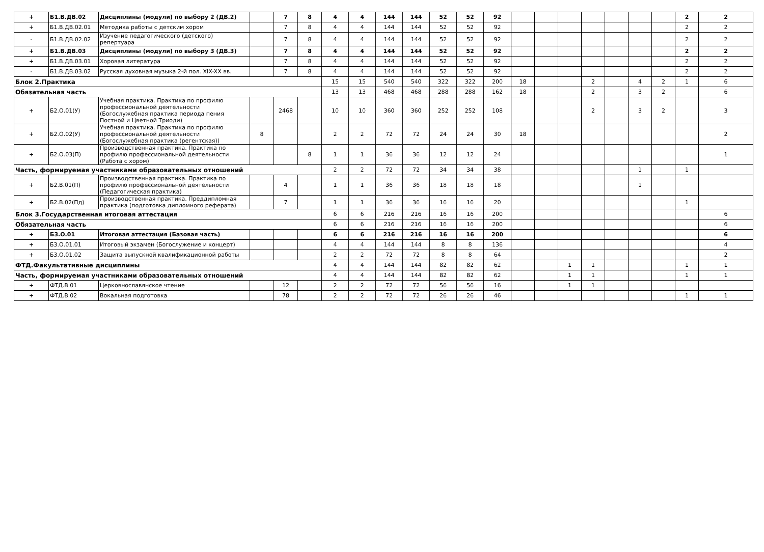| + | Б1.В.ДВ.02 | Дисциплины (модули) по выбору 2 (ДВ.2) | | 7 | 8 | 4 | 4 | 144 | 144 | 52 | 52 | 92 | | | | | | | | 2 | 2 |
| + | Б1.В.ДВ.02.01 | Методика работы с детским хором | | 7 | 8 | 4 | 4 | 144 | 144 | 52 | 52 | 92 | | | | | | | | 2 | 2 |
| - | Б1.В.ДВ.02.02 | Изучение педагогического (детского) репертуара | | 7 | 8 | 4 | 4 | 144 | 144 | 52 | 52 | 92 | | | | | | | | 2 | 2 |
| + | Б1.В.ДВ.03 | Дисциплины (модули) по выбору 3 (ДВ.3) | | 7 | 8 | 4 | 4 | 144 | 144 | 52 | 52 | 92 | | | | | | | | 2 | 2 |
| + | Б1.В.ДВ.03.01 | Хоровая литература | | 7 | 8 | 4 | 4 | 144 | 144 | 52 | 52 | 92 | | | | | | | | 2 | 2 |
| - | Б1.В.ДВ.03.02 | Русская духовная музыка 2-й пол. XIX-XX вв. | | 7 | 8 | 4 | 4 | 144 | 144 | 52 | 52 | 92 | | | | | | | | 2 | 2 |
| Блок 2.Практика | | | | | | 15 | 15 | 540 | 540 | 322 | 322 | 200 | 18 | | | 2 | | 4 | 2 | 1 | 6 |
| Обязательная часть | | | | | | 13 | 13 | 468 | 468 | 288 | 288 | 162 | 18 | | | 2 | | 3 | 2 | | 6 |
| + | Б2.О.01(У) | Учебная практика. Практика по профилю профессиональной деятельности (Богослужебная практика периода пения Постной и Цветной Триоди) | | 2468 | | 10 | 10 | 360 | 360 | 252 | 252 | 108 | | | | 2 | | 3 | 2 | | 3 |
| + | Б2.О.02(У) | Учебная практика. Практика по профилю профессиональной деятельности (Богослужебная практика (регентская)) | 8 | | | 2 | 2 | 72 | 72 | 24 | 24 | 30 | 18 | | | | | | | | 2 |
| + | Б2.О.03(П) | Производственная практика. Практика по профилю профессиональной деятельности (Работа с хором) | | | 8 | 1 | 1 | 36 | 36 | 12 | 12 | 24 | | | | | | | | | 1 |
| Часть, формируемая участниками образовательных отношений | | | | | | 2 | 2 | 72 | 72 | 34 | 34 | 38 | | | | | | 1 | | 1 | |
| + | Б2.В.01(П) | Производственная практика. Практика по профилю профессиональной деятельности (Педагогическая практика) | | 4 | | 1 | 1 | 36 | 36 | 18 | 18 | 18 | | | | | | 1 | | | |
| + | Б2.В.02(Пд) | Производственная практика. Преддипломная практика (подготовка дипломного реферата) | | 7 | | 1 | 1 | 36 | 36 | 16 | 16 | 20 | | | | | | | | 1 | |
| Блок 3.Государственная итоговая аттестация | | | | | | 6 | 6 | 216 | 216 | 16 | 16 | 200 | | | | | | | | | 6 |
| Обязательная часть | | | | | | 6 | 6 | 216 | 216 | 16 | 16 | 200 | | | | | | | | | 6 |
| + | Б3.О.01 | Итоговая аттестация (Базовая часть) | | | | 6 | 6 | 216 | 216 | 16 | 16 | 200 | | | | | | | | | 6 |
| + | Б3.О.01.01 | Итоговый экзамен (Богослужение и концерт) | | | | 4 | 4 | 144 | 144 | 8 | 8 | 136 | | | | | | | | | 4 |
| + | Б3.О.01.02 | Защита выпускной квалификационной работы | | | | 2 | 2 | 72 | 72 | 8 | 8 | 64 | | | | | | | | | 2 |
| ФТД.Факультативные дисциплины | | | | | | 4 | 4 | 144 | 144 | 82 | 82 | 62 | | | 1 | 1 | | | | 1 | 1 |
| Часть, формируемая участниками образовательных отношений | | | | | | 4 | 4 | 144 | 144 | 82 | 82 | 62 | | | 1 | 1 | | | | 1 | 1 |
| + | ФТД.В.01 | Церковнославянское чтение | | 12 | | 2 | 2 | 72 | 72 | 56 | 56 | 16 | | | 1 | 1 | | | | | |
| + | ФТД.В.02 | Вокальная подготовка | | 78 | | 2 | 2 | 72 | 72 | 26 | 26 | 46 | | | | | | | | 1 | 1 |